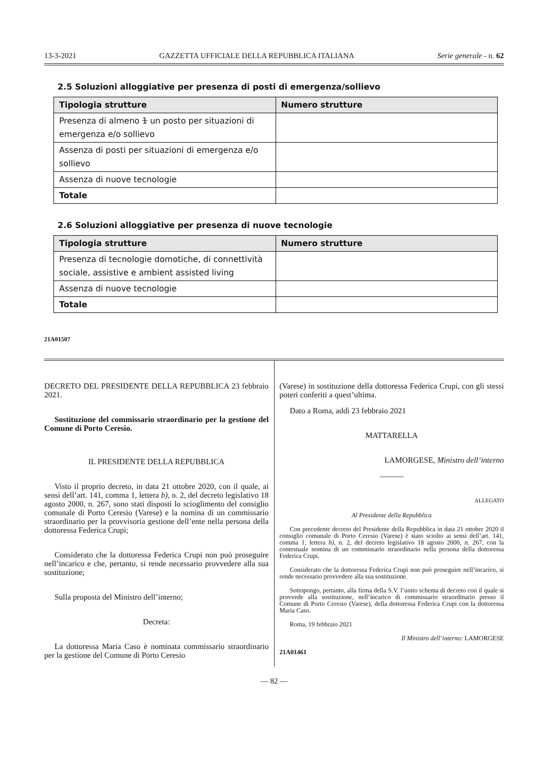13-3-2021 GAZZETTA UFFICIALE DELLA REPUBBLICA ITALIANA Serie generale - n. 62
2.5 Soluzioni alloggiative per presenza di posti di emergenza/sollievo
| Tipologia strutture | Numero strutture |
| --- | --- |
| Presenza di almeno 1 un posto per situazioni di emergenza e/o sollievo | |
| Assenza di posti per situazioni di emergenza e/o sollievo | |
| Assenza di nuove tecnologie | |
| Totale | |
2.6 Soluzioni alloggiative per presenza di nuove tecnologie
| Tipologia strutture | Numero strutture |
| --- | --- |
| Presenza di tecnologie domotiche, di connettività sociale, assistive e ambient assisted living | |
| Assenza di nuove tecnologie | |
| Totale | |
21A01507
DECRETO DEL PRESIDENTE DELLA REPUBBLICA 23 febbraio 2021.
Sostituzione del commissario straordinario per la gestione del Comune di Porto Ceresio.
IL PRESIDENTE DELLA REPUBBLICA
Visto il proprio decreto, in data 21 ottobre 2020, con il quale, ai sensi dell’art. 141, comma 1, lettera b), n. 2, del decreto legislativo 18 agosto 2000, n. 267, sono stati disposti lo scioglimento del consiglio comunale di Porto Ceresio (Varese) e la nomina di un commissario straordinario per la provvisoria gestione dell’ente nella persona della dottoressa Federica Crupi;
Considerato che la dottoressa Federica Crupi non può proseguire nell’incarico e che, pertanto, si rende necessario provvedere alla sua sostituzione;
Sulla proposta del Ministro dell’interno;
Decreta:
La dottoressa Maria Caso è nominata commissario straordinario per la gestione del Comune di Porto Ceresio
(Varese) in sostituzione della dottoressa Federica Crupi, con gli stessi poteri conferiti a quest’ultima.
Dato a Roma, addì 23 febbraio 2021
MATTARELLA
LAMORGESE, Ministro dell’interno
———
ALLEGATO
Al Presidente della Repubblica
Con precedente decreto del Presidente della Repubblica in data 21 ottobre 2020 il consiglio comunale di Porto Ceresio (Varese) è stato sciolto ai sensi dell’art. 141, comma 1, lettera b), n. 2, del decreto legislativo 18 agosto 2000, n. 267, con la contestuale nomina di un commissario straordinario nella persona della dottoressa Federica Crupi.
Considerato che la dottoressa Federica Crupi non può proseguire nell’incarico, si rende necessario provvedere alla sua sostituzione.
Sottopongo, pertanto, alla firma della S.V. l’unito schema di decreto con il quale si provvede alla sostituzione, nell’incarico di commissario straordinario presso il Comune di Porto Ceresio (Varese), della dottoressa Federica Crupi con la dottoressa Maria Caso.
Roma, 19 febbraio 2021
Il Ministro dell’interno: LAMORGESE
21A01461
— 82 —